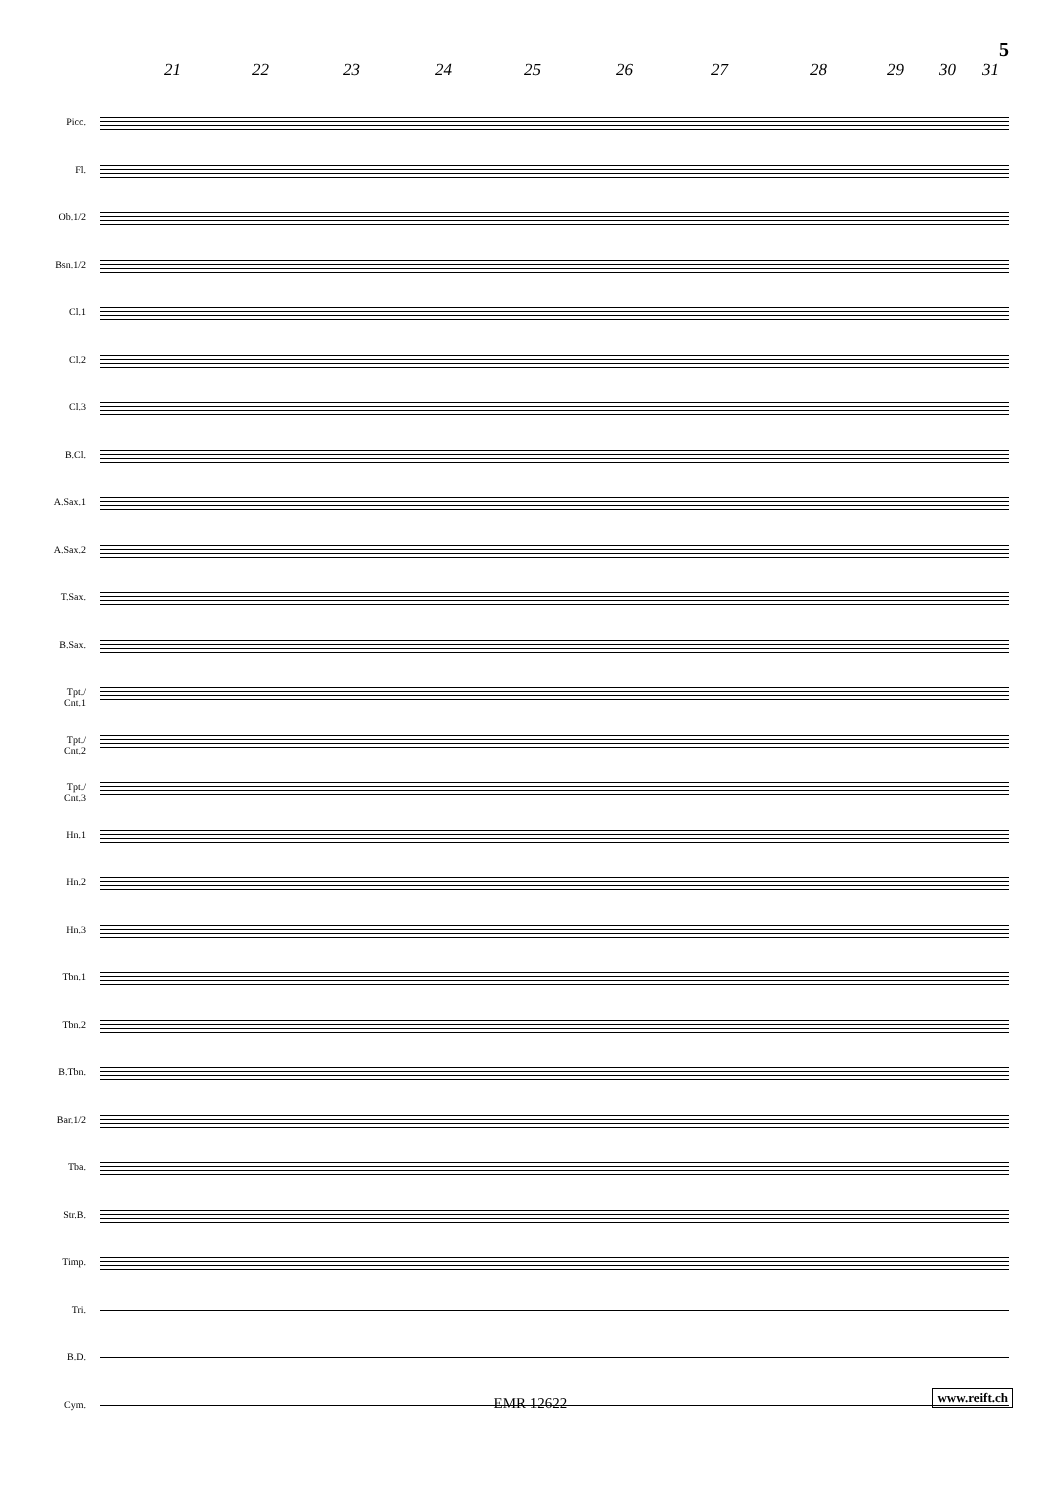5
21 22 23 24 25 26 27 28 29 30 31
Picc.
Fl.
Ob.1/2
Bsn.1/2
Cl.1
Cl.2
Cl.3
B.Cl.
A.Sax.1
A.Sax.2
T.Sax.
B.Sax.
Tpt./
Cnt.1
Tpt./
Cnt.2
Tpt./
Cnt.3
Hn.1
Hn.2
Hn.3
Tbn.1
Tbn.2
B.Tbn.
Bar.1/2
Tba.
Str.B.
Timp.
Tri.
B.D.
Cym.
EMR 12622 www.reift.ch